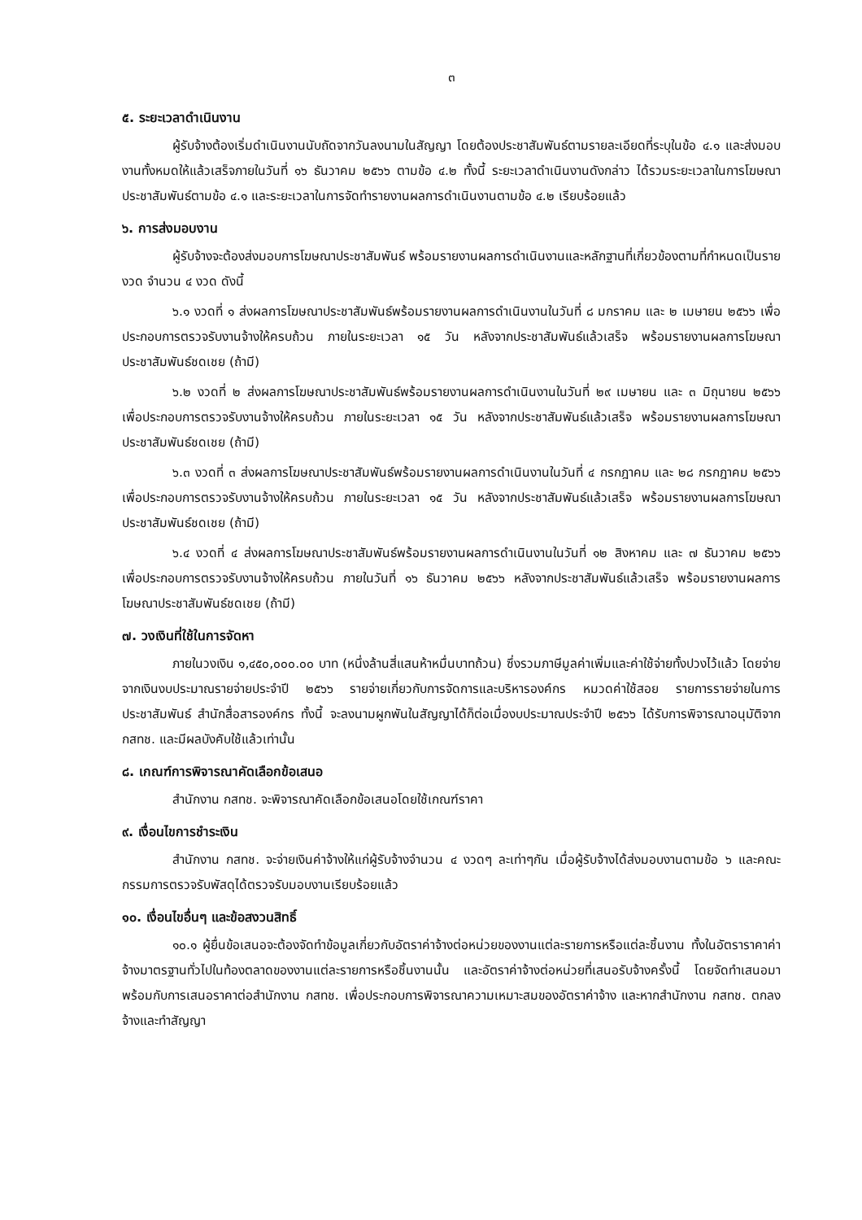๓
๕. ระยะเวลาดำเนินงาน
ผู้รับจ้างต้องเริ่มดำเนินงานนับถัดจากวันลงนามในสัญญา โดยต้องประชาสัมพันธ์ตามรายละเอียดที่ระบุในข้อ ๔.๑ และส่งมอบงานทั้งหมดให้แล้วเสร็จภายในวันที่ ๑๖ ธันวาคม ๒๕๖๖ ตามข้อ ๔.๒ ทั้งนี้ ระยะเวลาดำเนินงานดังกล่าว ได้รวมระยะเวลาในการโฆษณาประชาสัมพันธ์ตามข้อ ๔.๑ และระยะเวลาในการจัดทำรายงานผลการดำเนินงานตามข้อ ๔.๒ เรียบร้อยแล้ว
๖. การส่งมอบงาน
ผู้รับจ้างจะต้องส่งมอบการโฆษณาประชาสัมพันธ์ พร้อมรายงานผลการดำเนินงานและหลักฐานที่เกี่ยวข้องตามที่กำหนดเป็นรายงวด จำนวน ๔ งวด ดังนี้
๖.๑ งวดที่ ๑ ส่งผลการโฆษณาประชาสัมพันธ์พร้อมรายงานผลการดำเนินงานในวันที่ ๘ มกราคม และ ๒ เมษายน ๒๕๖๖ เพื่อประกอบการตรวจรับงานจ้างให้ครบถ้วน ภายในระยะเวลา ๑๕ วัน หลังจากประชาสัมพันธ์แล้วเสร็จ พร้อมรายงานผลการโฆษณาประชาสัมพันธ์ชดเชย (ถ้ามี)
๖.๒ งวดที่ ๒ ส่งผลการโฆษณาประชาสัมพันธ์พร้อมรายงานผลการดำเนินงานในวันที่ ๒๙ เมษายน และ ๓ มิถุนายน ๒๕๖๖ เพื่อประกอบการตรวจรับงานจ้างให้ครบถ้วน ภายในระยะเวลา ๑๕ วัน หลังจากประชาสัมพันธ์แล้วเสร็จ พร้อมรายงานผลการโฆษณาประชาสัมพันธ์ชดเชย (ถ้ามี)
๖.๓ งวดที่ ๓ ส่งผลการโฆษณาประชาสัมพันธ์พร้อมรายงานผลการดำเนินงานในวันที่ ๔ กรกฎาคม และ ๒๘ กรกฎาคม ๒๕๖๖ เพื่อประกอบการตรวจรับงานจ้างให้ครบถ้วน ภายในระยะเวลา ๑๕ วัน หลังจากประชาสัมพันธ์แล้วเสร็จ พร้อมรายงานผลการโฆษณาประชาสัมพันธ์ชดเชย (ถ้ามี)
๖.๔ งวดที่ ๔ ส่งผลการโฆษณาประชาสัมพันธ์พร้อมรายงานผลการดำเนินงานในวันที่ ๑๒ สิงหาคม และ ๗ ธันวาคม ๒๕๖๖ เพื่อประกอบการตรวจรับงานจ้างให้ครบถ้วน ภายในวันที่ ๑๖ ธันวาคม ๒๕๖๖ หลังจากประชาสัมพันธ์แล้วเสร็จ พร้อมรายงานผลการโฆษณาประชาสัมพันธ์ชดเชย (ถ้ามี)
๗. วงเงินที่ใช้ในการจัดหา
ภายในวงเงิน ๑,๔๕๐,๐๐๐.๐๐ บาท (หนึ่งล้านสี่แสนห้าหมื่นบาทถ้วน) ซึ่งรวมภาษีมูลค่าเพิ่มและค่าใช้จ่ายทั้งปวงไว้แล้ว โดยจ่ายจากเงินงบประมาณรายจ่ายประจำปี ๒๕๖๖ รายจ่ายเกี่ยวกับการจัดการและบริหารองค์กร หมวดค่าใช้สอย รายการรายจ่ายในการประชาสัมพันธ์ สำนักสื่อสารองค์กร ทั้งนี้ จะลงนามผูกพันในสัญญาได้ก็ต่อเมื่องบประมาณประจำปี ๒๕๖๖ ได้รับการพิจารณาอนุมัติจาก กสทช. และมีผลบังคับใช้แล้วเท่านั้น
๘. เกณฑ์การพิจารณาคัดเลือกข้อเสนอ
สำนักงาน กสทช. จะพิจารณาคัดเลือกข้อเสนอโดยใช้เกณฑ์ราคา
๙. เงื่อนไขการชำระเงิน
สำนักงาน กสทช. จะจ่ายเงินค่าจ้างให้แก่ผู้รับจ้างจำนวน ๔ งวดๆ ละเท่าๆกัน เมื่อผู้รับจ้างได้ส่งมอบงานตามข้อ ๖ และคณะกรรมการตรวจรับพัสดุได้ตรวจรับมอบงานเรียบร้อยแล้ว
๑๐. เงื่อนไขอื่นๆ และข้อสงวนสิทธิ์
๑๐.๑ ผู้ยื่นข้อเสนอจะต้องจัดทำข้อมูลเกี่ยวกับอัตราค่าจ้างต่อหน่วยของงานแต่ละรายการหรือแต่ละชิ้นงาน ทั้งในอัตราราคาค่าจ้างมาตรฐานทั่วไปในท้องตลาดของงานแต่ละรายการหรือชิ้นงานนั้น และอัตราค่าจ้างต่อหน่วยที่เสนอรับจ้างครั้งนี้ โดยจัดทำเสนอมาพร้อมกับการเสนอราคาต่อสำนักงาน กสทช. เพื่อประกอบการพิจารณาความเหมาะสมของอัตราค่าจ้าง และหากสำนักงาน กสทช. ตกลงจ้างและทำสัญญา